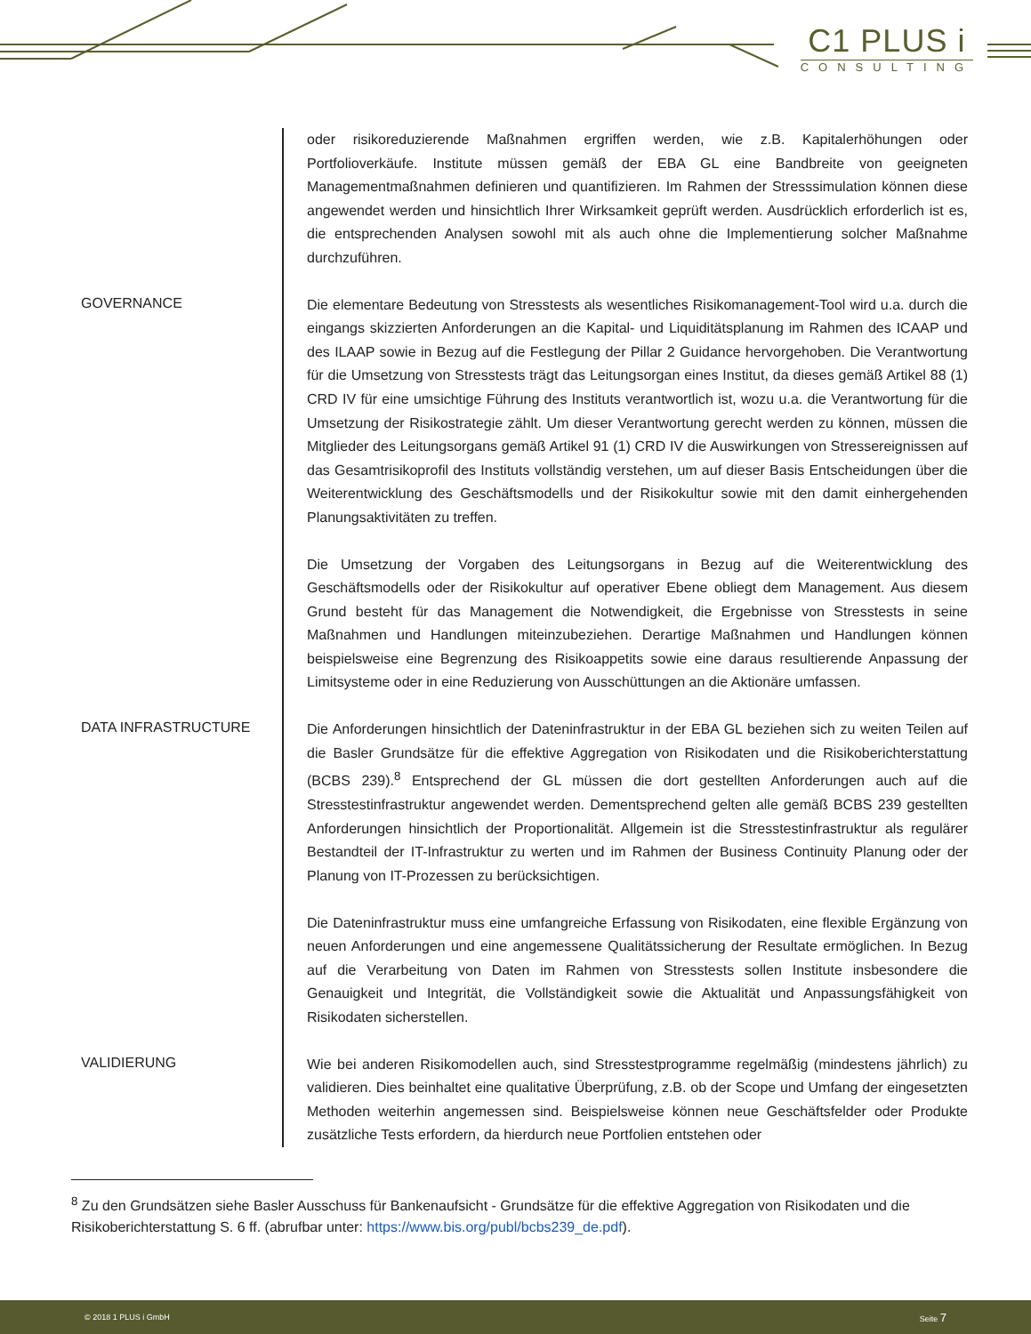C1 PLUS i
CONSULTING
oder risikoreduzierende Maßnahmen ergriffen werden, wie z.B. Kapitalerhöhungen oder Portfolioverkäufe. Institute müssen gemäß der EBA GL eine Bandbreite von geeigneten Managementmaßnahmen definieren und quantifizieren. Im Rahmen der Stresssimulation können diese angewendet werden und hinsichtlich Ihrer Wirksamkeit geprüft werden. Ausdrücklich erforderlich ist es, die entsprechenden Analysen sowohl mit als auch ohne die Implementierung solcher Maßnahme durchzuführen.
GOVERNANCE
Die elementare Bedeutung von Stresstests als wesentliches Risikomanagement-Tool wird u.a. durch die eingangs skizzierten Anforderungen an die Kapital- und Liquiditätsplanung im Rahmen des ICAAP und des ILAAP sowie in Bezug auf die Festlegung der Pillar 2 Guidance hervorgehoben. Die Verantwortung für die Umsetzung von Stresstests trägt das Leitungsorgan eines Institut, da dieses gemäß Artikel 88 (1) CRD IV für eine umsichtige Führung des Instituts verantwortlich ist, wozu u.a. die Verantwortung für die Umsetzung der Risikostrategie zählt. Um dieser Verantwortung gerecht werden zu können, müssen die Mitglieder des Leitungsorgans gemäß Artikel 91 (1) CRD IV die Auswirkungen von Stressereignissen auf das Gesamtrisikoprofil des Instituts vollständig verstehen, um auf dieser Basis Entscheidungen über die Weiterentwicklung des Geschäftsmodells und der Risikokultur sowie mit den damit einhergehenden Planungsaktivitäten zu treffen.
Die Umsetzung der Vorgaben des Leitungsorgans in Bezug auf die Weiterentwicklung des Geschäftsmodells oder der Risikokultur auf operativer Ebene obliegt dem Management. Aus diesem Grund besteht für das Management die Notwendigkeit, die Ergebnisse von Stresstests in seine Maßnahmen und Handlungen miteinzubeziehen. Derartige Maßnahmen und Handlungen können beispielsweise eine Begrenzung des Risikoappetits sowie eine daraus resultierende Anpassung der Limitsysteme oder in eine Reduzierung von Ausschüttungen an die Aktionäre umfassen.
DATA INFRASTRUCTURE
Die Anforderungen hinsichtlich der Dateninfrastruktur in der EBA GL beziehen sich zu weiten Teilen auf die Basler Grundsätze für die effektive Aggregation von Risikodaten und die Risikoberichterstattung (BCBS 239).<sup>8</sup> Entsprechend der GL müssen die dort gestellten Anforderungen auch auf die Stresstestinfrastruktur angewendet werden. Dementsprechend gelten alle gemäß BCBS 239 gestellten Anforderungen hinsichtlich der Proportionalität. Allgemein ist die Stresstestinfrastruktur als regulärer Bestandteil der IT-Infrastruktur zu werten und im Rahmen der Business Continuity Planung oder der Planung von IT-Prozessen zu berücksichtigen.
Die Dateninfrastruktur muss eine umfangreiche Erfassung von Risikodaten, eine flexible Ergänzung von neuen Anforderungen und eine angemessene Qualitätssicherung der Resultate ermöglichen. In Bezug auf die Verarbeitung von Daten im Rahmen von Stresstests sollen Institute insbesondere die Genauigkeit und Integrität, die Vollständigkeit sowie die Aktualität und Anpassungsfähigkeit von Risikodaten sicherstellen.
VALIDIERUNG
Wie bei anderen Risikomodellen auch, sind Stresstestprogramme regelmäßig (mindestens jährlich) zu validieren. Dies beinhaltet eine qualitative Überprüfung, z.B. ob der Scope und Umfang der eingesetzten Methoden weiterhin angemessen sind. Beispielsweise können neue Geschäftsfelder oder Produkte zusätzliche Tests erfordern, da hierdurch neue Portfolien entstehen oder
<sup>8</sup> Zu den Grundsätzen siehe Basler Ausschuss für Bankenaufsicht - Grundsätze für die effektive Aggregation von Risikodaten und die Risikoberichterstattung S. 6 ff. (abrufbar unter: https://www.bis.org/publ/bcbs239_de.pdf).
© 2018 1 PLUS i GmbH Seite 7